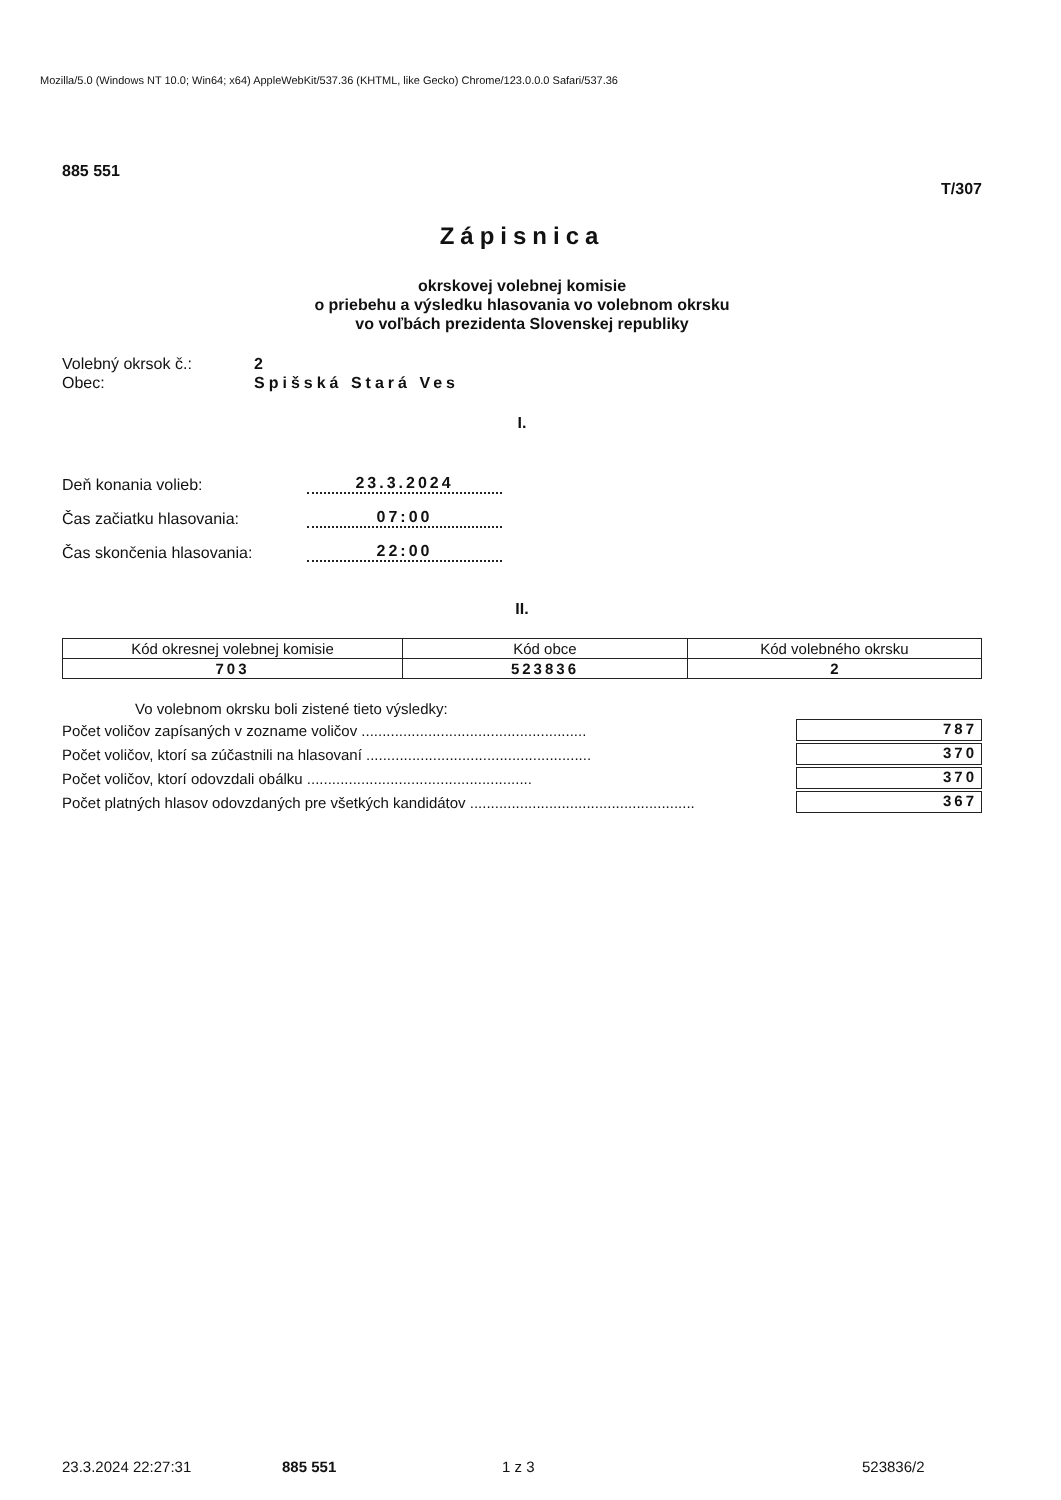Mozilla/5.0 (Windows NT 10.0; Win64; x64) AppleWebKit/537.36 (KHTML, like Gecko) Chrome/123.0.0.0 Safari/537.36
885 551
T/307
Zápisnica
okrskovej volebnej komisie
o priebehu a výsledku hlasovania vo volebnom okrsku
vo voľbách prezidenta Slovenskej republiky
Volebný okrsok č.: 2
Obec: Spišská Stará Ves
I.
Deň konania volieb:
23.3.2024
Čas začiatku hlasovania:
07:00
Čas skončenia hlasovania:
22:00
II.
| Kód okresnej volebnej komisie | Kód obce | Kód volebného okrsku |
| 703 | 523836 | 2 |
Vo volebnom okrsku boli zistené tieto výsledky:
Počet voličov zapísaných v zozname voličov ......................................................
787
Počet voličov, ktorí sa zúčastnili na hlasovaní ......................................................
370
Počet voličov, ktorí odovzdali obálku ......................................................
370
Počet platných hlasov odovzdaných pre všetkých kandidátov ......................................................
367
23.3.2024 22:27:31 885 551 1 z 3 523836/2